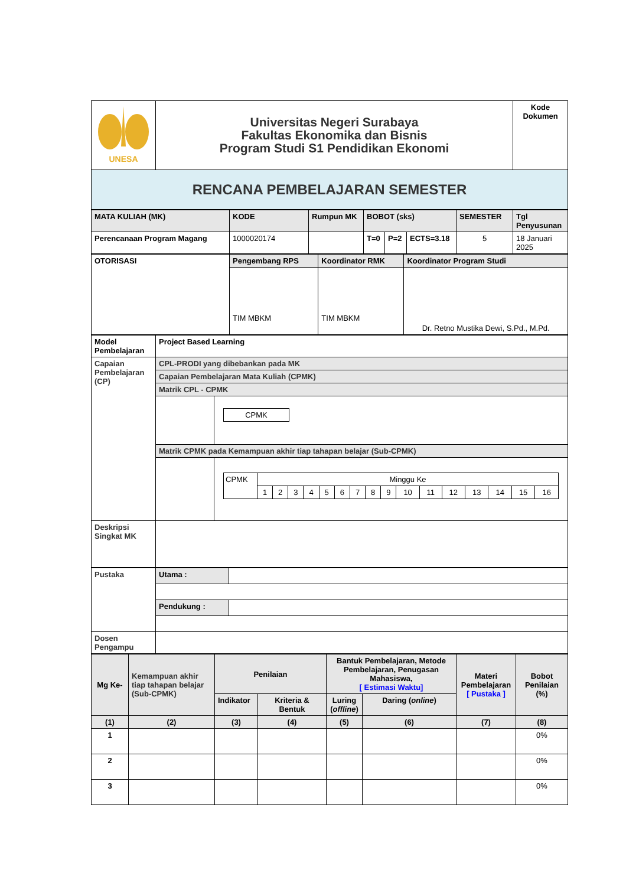| UNESA | Universitas Negeri Surabaya Fakultas Ekonomika dan Bisnis Program Studi S1 Pendidikan Ekonomi | Kode Dokumen |
| RENCANA PEMBELAJARAN SEMESTER | | |
| MATA KULIAH (MK) | KODE | Rumpun MK | BOBOT (sks) | | | SEMESTER | Tgl Penyusunan |
| Perencanaan Program Magang | 1000020174 | | T=0 | P=2 | ECTS=3.18 | 5 | 18 Januari 2025 |
| OTORISASI | Pengembang RPS | Koordinator RMK | Koordinator Program Studi |
| | TIM MBKM | TIM MBKM | Dr. Retno Mustika Dewi, S.Pd., M.Pd. |
| Model Pembelajaran | Project Based Learning | |
| Capaian Pembelajaran (CP) | CPL-PRODI yang dibebankan pada MK | |
| | Capaian Pembelajaran Mata Kuliah (CPMK) | |
| | Matrik CPL - CPMK | |
| | | / CPMK / |
| | Matrik CPMK pada Kemampuan akhir tiap tahapan belajar (Sub-CPMK) | |
| | | / CPMK / Minggu Ke / / / / / / / / / / / / / / / / / / 1 / 2 / 3 / 4 / 5 / 6 / 7 / 8 / 9 / 10 / 11 / 12 / 13 / 14 / 15 / 16 / |
| Deskripsi Singkat MK | | |
| Pustaka | Utama : | |
| | Pendukung : | |
| Dosen Pengampu | | |
| Mg Ke- | Kemampuan akhir tiap tahapan belajar (Sub-CPMK) | Penilaian | | Bantuk Pembelajaran, Metode Pembelajaran, Penugasan Mahasiswa, [ Estimasi Waktu] | | Materi Pembelajaran [ Pustaka ] | Bobot Penilaian (%) |
| | | Indikator | Kriteria & Bentuk | Luring ( offline ) | Daring ( online ) | | |
| (1) | (2) | (3) | (4) | (5) | (6) | (7) | (8) |
| 1 | | | | | | | 0% |
| 2 | | | | | | | 0% |
| 3 | | | | | | | 0% |